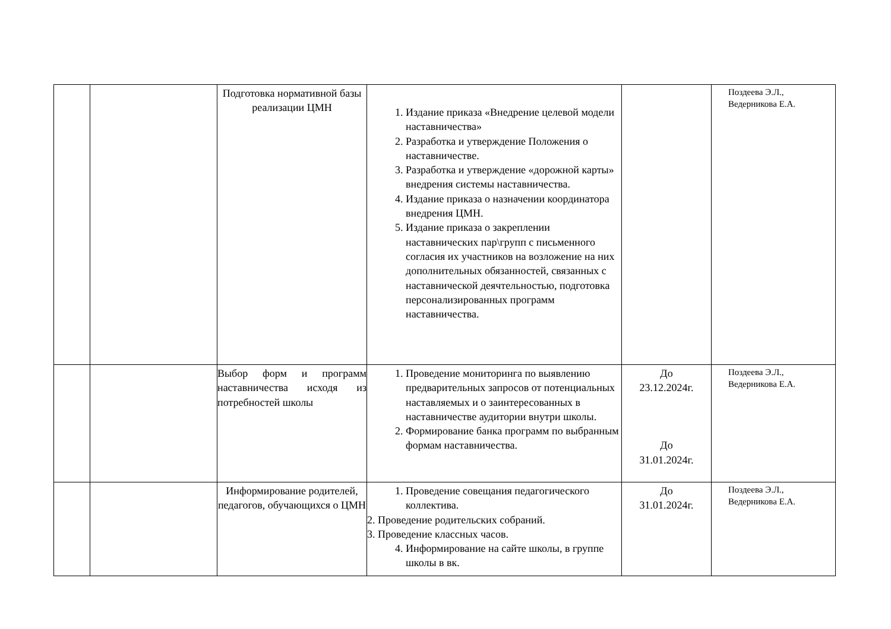| | | Подготовка нормативной базы реализации ЦМН | 1. Издание приказа «Внедрение целевой модели наставничества» 2. Разработка и утверждение Положения о наставничестве. 3. Разработка и утверждение «дорожной карты» внедрения системы наставничества. 4. Издание приказа о назначении координатора внедрения ЦМН. 5. Издание приказа о закреплении наставнических пар\групп с письменного согласия их участников на возложение на них дополнительных обязанностей, связанных с наставнической деячтельностью, подготовка персонализированных программ наставничества. | | Поздеева Э.Л., Ведерникова Е.А. |
| | | Выбор форм и программ наставничества исходя из потребностей школы | 1. Проведение мониторинга по выявлению предварительных запросов от потенциальных наставляемых и о заинтересованных в наставничестве аудитории внутри школы. 2. Формирование банка программ по выбранным формам наставничества. | До 23.12.2024г. До 31.01.2024г. | Поздеева Э.Л., Ведерникова Е.А. |
| | | Информирование родителей, педагогов, обучающихся о ЦМН | 1. Проведение совещания педагогического коллектива. 2. Проведение родительских собраний. 3. Проведение классных часов. 4. Информирование на сайте школы, в группе школы в вк. | До 31.01.2024г. | Поздеева Э.Л., Ведерникова Е.А. |